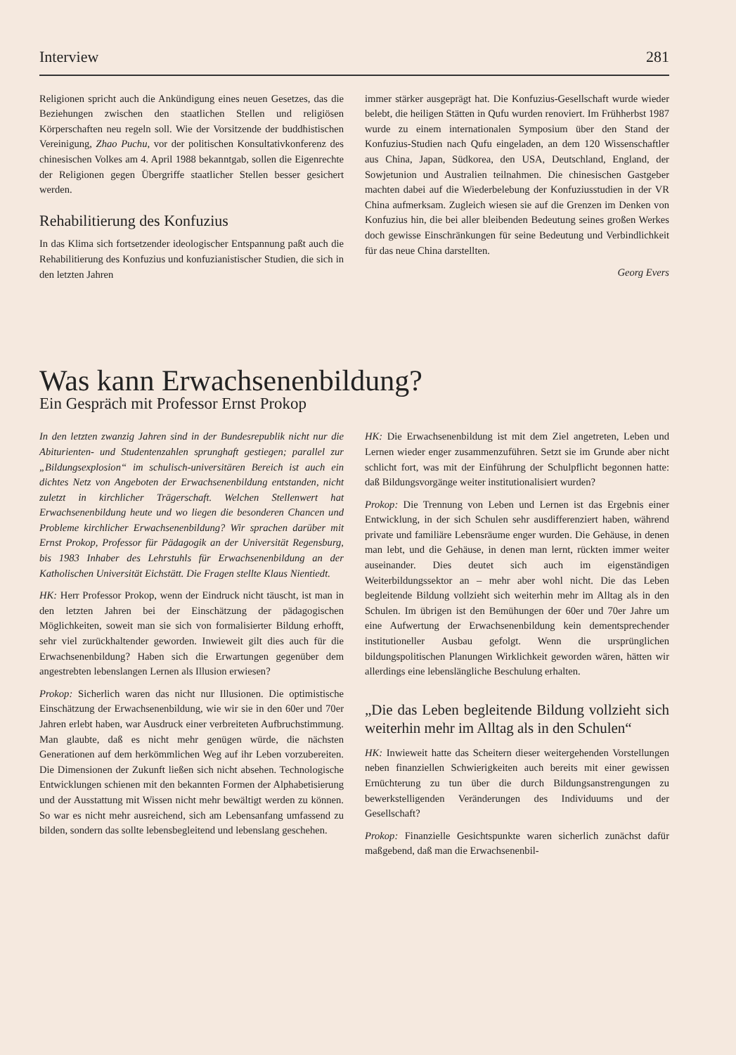Interview 281
Religionen spricht auch die Ankündigung eines neuen Gesetzes, das die Beziehungen zwischen den staatlichen Stellen und religiösen Körperschaften neu regeln soll. Wie der Vorsitzende der buddhistischen Vereinigung, Zhao Puchu, vor der politischen Konsultativkonferenz des chinesischen Volkes am 4. April 1988 bekanntgab, sollen die Eigenrechte der Religionen gegen Übergriffe staatlicher Stellen besser gesichert werden.
Rehabilitierung des Konfuzius
In das Klima sich fortsetzender ideologischer Entspannung paßt auch die Rehabilitierung des Konfuzius und konfuzianistischer Studien, die sich in den letzten Jahren
immer stärker ausgeprägt hat. Die Konfuzius-Gesellschaft wurde wieder belebt, die heiligen Stätten in Qufu wurden renoviert. Im Frühherbst 1987 wurde zu einem internationalen Symposium über den Stand der Konfuzius-Studien nach Qufu eingeladen, an dem 120 Wissenschaftler aus China, Japan, Südkorea, den USA, Deutschland, England, der Sowjetunion und Australien teilnahmen. Die chinesischen Gastgeber machten dabei auf die Wiederbelebung der Konfuziusstudien in der VR China aufmerksam. Zugleich wiesen sie auf die Grenzen im Denken von Konfuzius hin, die bei aller bleibenden Bedeutung seines großen Werkes doch gewisse Einschränkungen für seine Bedeutung und Verbindlichkeit für das neue China darstellten.
Georg Evers
Was kann Erwachsenenbildung?
Ein Gespräch mit Professor Ernst Prokop
In den letzten zwanzig Jahren sind in der Bundesrepublik nicht nur die Abiturienten- und Studentenzahlen sprunghaft gestiegen; parallel zur „Bildungsexplosion“ im schulisch-universitären Bereich ist auch ein dichtes Netz von Angeboten der Erwachsenenbildung entstanden, nicht zuletzt in kirchlicher Trägerschaft. Welchen Stellenwert hat Erwachsenenbildung heute und wo liegen die besonderen Chancen und Probleme kirchlicher Erwachsenenbildung? Wir sprachen darüber mit Ernst Prokop, Professor für Pädagogik an der Universität Regensburg, bis 1983 Inhaber des Lehrstuhls für Erwachsenenbildung an der Katholischen Universität Eichstätt. Die Fragen stellte Klaus Nientiedt.
HK: Herr Professor Prokop, wenn der Eindruck nicht täuscht, ist man in den letzten Jahren bei der Einschätzung der pädagogischen Möglichkeiten, soweit man sie sich von formalisierter Bildung erhofft, sehr viel zurückhaltender geworden. Inwieweit gilt dies auch für die Erwachsenenbildung? Haben sich die Erwartungen gegenüber dem angestrebten lebenslangen Lernen als Illusion erwiesen?
Prokop: Sicherlich waren das nicht nur Illusionen. Die optimistische Einschätzung der Erwachsenenbildung, wie wir sie in den 60er und 70er Jahren erlebt haben, war Ausdruck einer verbreiteten Aufbruchstimmung. Man glaubte, daß es nicht mehr genügen würde, die nächsten Generationen auf dem herkömmlichen Weg auf ihr Leben vorzubereiten. Die Dimensionen der Zukunft ließen sich nicht absehen. Technologische Entwicklungen schienen mit den bekannten Formen der Alphabetisierung und der Ausstattung mit Wissen nicht mehr bewältigt werden zu können. So war es nicht mehr ausreichend, sich am Lebensanfang umfassend zu bilden, sondern das sollte lebensbegleitend und lebenslang geschehen.
HK: Die Erwachsenenbildung ist mit dem Ziel angetreten, Leben und Lernen wieder enger zusammenzuführen. Setzt sie im Grunde aber nicht schlicht fort, was mit der Einführung der Schulpflicht begonnen hatte: daß Bildungsvorgänge weiter institutionalisiert wurden?
Prokop: Die Trennung von Leben und Lernen ist das Ergebnis einer Entwicklung, in der sich Schulen sehr ausdifferenziert haben, während private und familiäre Lebensräume enger wurden. Die Gehäuse, in denen man lebt, und die Gehäuse, in denen man lernt, rückten immer weiter auseinander. Dies deutet sich auch im eigenständigen Weiterbildungssektor an – mehr aber wohl nicht. Die das Leben begleitende Bildung vollzieht sich weiterhin mehr im Alltag als in den Schulen. Im übrigen ist den Bemühungen der 60er und 70er Jahre um eine Aufwertung der Erwachsenenbildung kein dementsprechender institutioneller Ausbau gefolgt. Wenn die ursprünglichen bildungspolitischen Planungen Wirklichkeit geworden wären, hätten wir allerdings eine lebenslängliche Beschulung erhalten.
„Die das Leben begleitende Bildung vollzieht sich weiterhin mehr im Alltag als in den Schulen“
HK: Inwieweit hatte das Scheitern dieser weitergehenden Vorstellungen neben finanziellen Schwierigkeiten auch bereits mit einer gewissen Ernüchterung zu tun über die durch Bildungsanstrengungen zu bewerkstelligenden Veränderungen des Individuums und der Gesellschaft?
Prokop: Finanzielle Gesichtspunkte waren sicherlich zunächst dafür maßgebend, daß man die Erwachsenenbil-